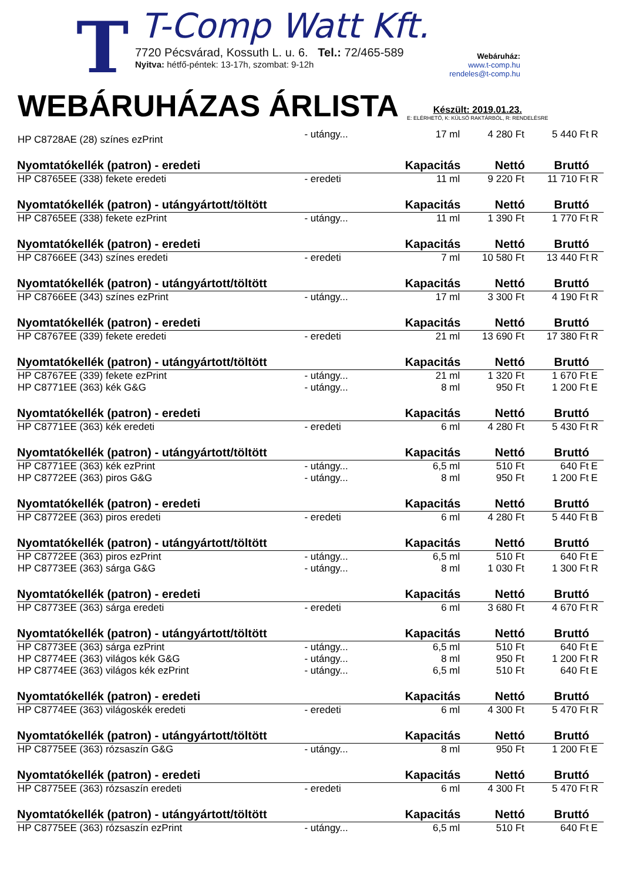T
T-Comp Watt Kft.
7720 Pécsvárad, Kossuth L. u. 6. Tel.: 72/465-589
Nyitva: hétfő-péntek: 13-17h, szombat: 9-12h
Webáruház:
www.t-comp.hu
rendeles@t-comp.hu
WEBÁRUHÁZAS ÁRLISTA
Készült: 2019.01.23.
E: ELÉRHETŐ, K: KÜLSŐ RAKTÁRBÓL, R: RENDELÉSRE
| HP C8728AE (28) színes ezPrint | - utángy... | 17 ml | 4 280 Ft | 5 440 Ft | R |
| Nyomtatókellék (patron) - eredeti | | Kapacitás | Nettó | Bruttó | |
| HP C8765EE (338) fekete eredeti | - eredeti | 11 ml | 9 220 Ft | 11 710 Ft | R |
| Nyomtatókellék (patron) - utángyártott/töltött | | Kapacitás | Nettó | Bruttó | |
| HP C8765EE (338) fekete ezPrint | - utángy... | 11 ml | 1 390 Ft | 1 770 Ft | R |
| Nyomtatókellék (patron) - eredeti | | Kapacitás | Nettó | Bruttó | |
| HP C8766EE (343) színes eredeti | - eredeti | 7 ml | 10 580 Ft | 13 440 Ft | R |
| Nyomtatókellék (patron) - utángyártott/töltött | | Kapacitás | Nettó | Bruttó | |
| HP C8766EE (343) színes ezPrint | - utángy... | 17 ml | 3 300 Ft | 4 190 Ft | R |
| Nyomtatókellék (patron) - eredeti | | Kapacitás | Nettó | Bruttó | |
| HP C8767EE (339) fekete eredeti | - eredeti | 21 ml | 13 690 Ft | 17 380 Ft | R |
| Nyomtatókellék (patron) - utángyártott/töltött | | Kapacitás | Nettó | Bruttó | |
| HP C8767EE (339) fekete ezPrint | - utángy... | 21 ml | 1 320 Ft | 1 670 Ft | E |
| HP C8771EE (363) kék G&G | - utángy... | 8 ml | 950 Ft | 1 200 Ft | E |
| Nyomtatókellék (patron) - eredeti | | Kapacitás | Nettó | Bruttó | |
| HP C8771EE (363) kék eredeti | - eredeti | 6 ml | 4 280 Ft | 5 430 Ft | R |
| Nyomtatókellék (patron) - utángyártott/töltött | | Kapacitás | Nettó | Bruttó | |
| HP C8771EE (363) kék ezPrint | - utángy... | 6,5 ml | 510 Ft | 640 Ft | E |
| HP C8772EE (363) piros G&G | - utángy... | 8 ml | 950 Ft | 1 200 Ft | E |
| Nyomtatókellék (patron) - eredeti | | Kapacitás | Nettó | Bruttó | |
| HP C8772EE (363) piros eredeti | - eredeti | 6 ml | 4 280 Ft | 5 440 Ft | B |
| Nyomtatókellék (patron) - utángyártott/töltött | | Kapacitás | Nettó | Bruttó | |
| HP C8772EE (363) piros ezPrint | - utángy... | 6,5 ml | 510 Ft | 640 Ft | E |
| HP C8773EE (363) sárga G&G | - utángy... | 8 ml | 1 030 Ft | 1 300 Ft | R |
| Nyomtatókellék (patron) - eredeti | | Kapacitás | Nettó | Bruttó | |
| HP C8773EE (363) sárga eredeti | - eredeti | 6 ml | 3 680 Ft | 4 670 Ft | R |
| Nyomtatókellék (patron) - utángyártott/töltött | | Kapacitás | Nettó | Bruttó | |
| HP C8773EE (363) sárga ezPrint | - utángy... | 6,5 ml | 510 Ft | 640 Ft | E |
| HP C8774EE (363) világos kék G&G | - utángy... | 8 ml | 950 Ft | 1 200 Ft | R |
| HP C8774EE (363) világos kék ezPrint | - utángy... | 6,5 ml | 510 Ft | 640 Ft | E |
| Nyomtatókellék (patron) - eredeti | | Kapacitás | Nettó | Bruttó | |
| HP C8774EE (363) világoskék eredeti | - eredeti | 6 ml | 4 300 Ft | 5 470 Ft | R |
| Nyomtatókellék (patron) - utángyártott/töltött | | Kapacitás | Nettó | Bruttó | |
| HP C8775EE (363) rózsaszín G&G | - utángy... | 8 ml | 950 Ft | 1 200 Ft | E |
| Nyomtatókellék (patron) - eredeti | | Kapacitás | Nettó | Bruttó | |
| HP C8775EE (363) rózsaszín eredeti | - eredeti | 6 ml | 4 300 Ft | 5 470 Ft | R |
| Nyomtatókellék (patron) - utángyártott/töltött | | Kapacitás | Nettó | Bruttó | |
| HP C8775EE (363) rózsaszín ezPrint | - utángy... | 6,5 ml | 510 Ft | 640 Ft | E |